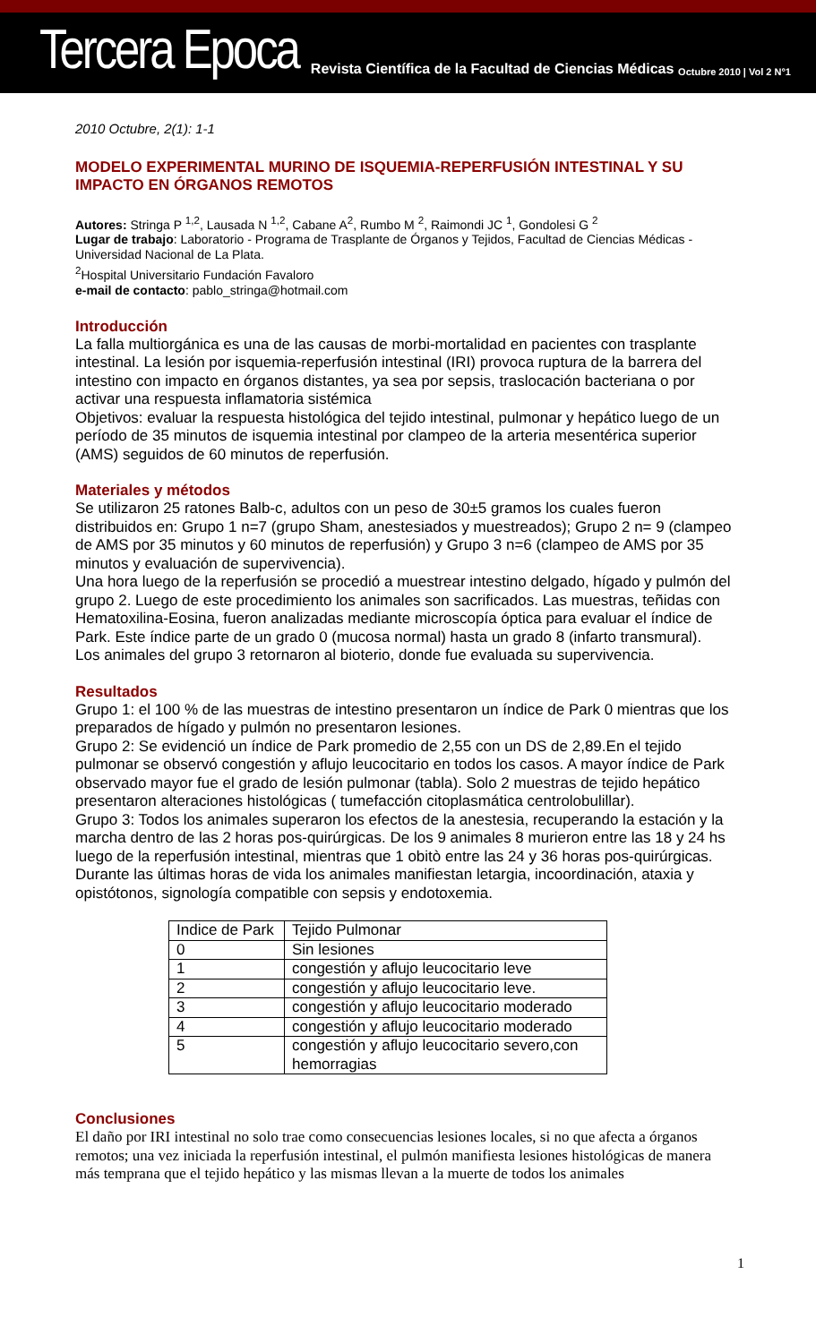Tercera Epoca Revista Científica de la Facultad de Ciencias Médicas Octubre 2010 | Vol 2 N°1
2010 Octubre, 2(1): 1-1
MODELO EXPERIMENTAL MURINO DE ISQUEMIA-REPERFUSIÓN INTESTINAL Y SU IMPACTO EN ÓRGANOS REMOTOS
Autores: Stringa P <sup>1,2</sup>, Lausada N <sup>1,2</sup>, Cabane A<sup>2</sup>, Rumbo M <sup>2</sup>, Raimondi JC <sup>1</sup>, Gondolesi G <sup>2</sup>
Lugar de trabajo: Laboratorio - Programa de Trasplante de Órganos y Tejidos, Facultad de Ciencias Médicas - Universidad Nacional de La Plata.
<sup>2</sup> Hospital Universitario Fundación Favaloro
e-mail de contacto: pablo_stringa@hotmail.com
Introducción
La falla multiorgánica es una de las causas de morbi-mortalidad en pacientes con trasplante intestinal. La lesión por isquemia-reperfusión intestinal (IRI) provoca ruptura de la barrera del intestino con impacto en órganos distantes, ya sea por sepsis, traslocación bacteriana o por activar una respuesta inflamatoria sistémica
Objetivos: evaluar la respuesta histológica del tejido intestinal, pulmonar y hepático luego de un período de 35 minutos de isquemia intestinal por clampeo de la arteria mesentérica superior (AMS) seguidos de 60 minutos de reperfusión.
Materiales y métodos
Se utilizaron 25 ratones Balb-c, adultos con un peso de 30±5 gramos los cuales fueron distribuidos en: Grupo 1 n=7 (grupo Sham, anestesiados y muestreados); Grupo 2 n= 9 (clampeo de AMS por 35 minutos y 60 minutos de reperfusión) y Grupo 3 n=6 (clampeo de AMS por 35 minutos y evaluación de supervivencia).
Una hora luego de la reperfusión se procedió a muestrear intestino delgado, hígado y pulmón del grupo 2. Luego de este procedimiento los animales son sacrificados. Las muestras, teñidas con Hematoxilina-Eosina, fueron analizadas mediante microscopía óptica para evaluar el índice de Park. Este índice parte de un grado 0 (mucosa normal) hasta un grado 8 (infarto transmural).
Los animales del grupo 3 retornaron al bioterio, donde fue evaluada su supervivencia.
Resultados
Grupo 1: el 100 % de las muestras de intestino presentaron un índice de Park 0 mientras que los preparados de hígado y pulmón no presentaron lesiones.
Grupo 2: Se evidenció un índice de Park promedio de 2,55 con un DS de 2,89.En el tejido pulmonar se observó congestión y aflujo leucocitario en todos los casos. A mayor índice de Park observado mayor fue el grado de lesión pulmonar (tabla). Solo 2 muestras de tejido hepático presentaron alteraciones histológicas ( tumefacción citoplasmática centrolobulillar).
Grupo 3: Todos los animales superaron los efectos de la anestesia, recuperando la estación y la marcha dentro de las 2 horas pos-quirúrgicas. De los 9 animales 8 murieron entre las 18 y 24 hs luego de la reperfusión intestinal, mientras que 1 obitò entre las 24 y 36 horas pos-quirúrgicas. Durante las últimas horas de vida los animales manifiestan letargia, incoordinación, ataxia y opistótonos, signología compatible con sepsis y endotoxemia.
| Indice de Park | Tejido Pulmonar |
| 0 | Sin lesiones |
| 1 | congestión y aflujo leucocitario leve |
| 2 | congestión y aflujo leucocitario leve. |
| 3 | congestión y aflujo leucocitario moderado |
| 4 | congestión y aflujo leucocitario moderado |
| 5 | congestión y aflujo leucocitario severo,con hemorragias |
Conclusiones
El daño por IRI intestinal no solo trae como consecuencias lesiones locales, si no que afecta a órganos remotos; una vez iniciada la reperfusión intestinal, el pulmón manifiesta lesiones histológicas de manera más temprana que el tejido hepático y las mismas llevan a la muerte de todos los animales
1